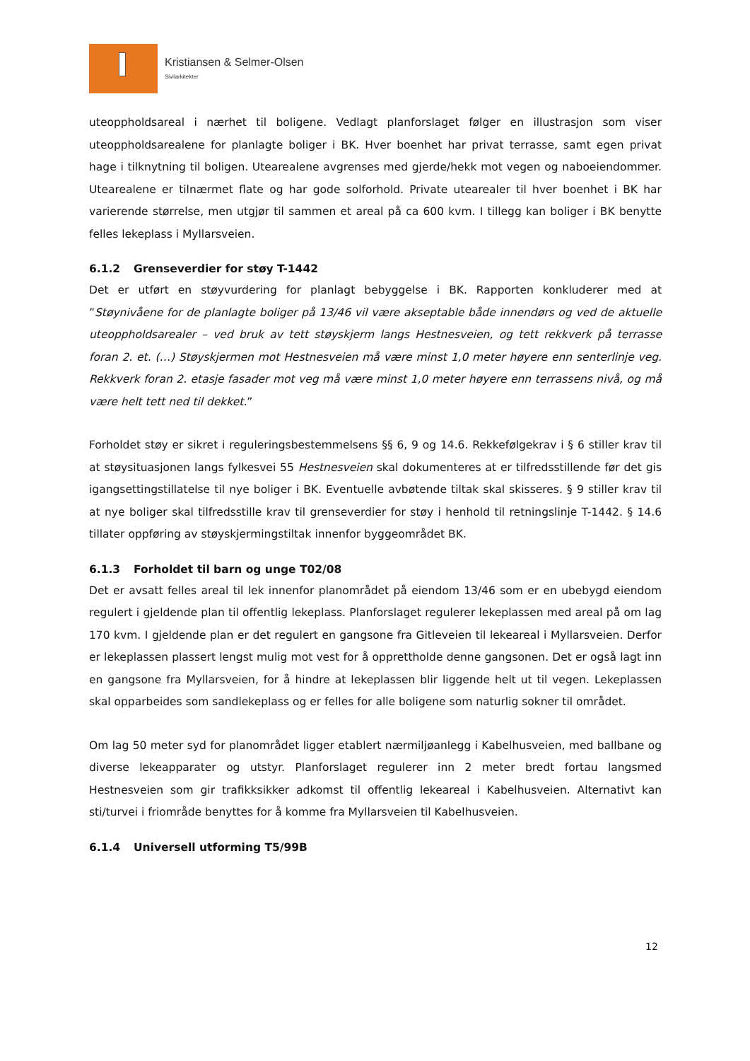Kristiansen & Selmer-Olsen
Sivilarkitekter
uteoppholdsareal i nærhet til boligene. Vedlagt planforslaget følger en illustrasjon som viser uteoppholdsarealene for planlagte boliger i BK. Hver boenhet har privat terrasse, samt egen privat hage i tilknytning til boligen. Utearealene avgrenses med gjerde/hekk mot vegen og naboeiendommer. Utearealene er tilnærmet flate og har gode solforhold. Private utearealer til hver boenhet i BK har varierende størrelse, men utgjør til sammen et areal på ca 600 kvm. I tillegg kan boliger i BK benytte felles lekeplass i Myllarsveien.
6.1.2 Grenseverdier for støy T-1442
Det er utført en støyvurdering for planlagt bebyggelse i BK. Rapporten konkluderer med at ”Støynivåene for de planlagte boliger på 13/46 vil være akseptable både innendørs og ved de aktuelle uteoppholdsarealer – ved bruk av tett støyskjerm langs Hestnesveien, og tett rekkverk på terrasse foran 2. et. (…) Støyskjermen mot Hestnesveien må være minst 1,0 meter høyere enn senterlinje veg. Rekkverk foran 2. etasje fasader mot veg må være minst 1,0 meter høyere enn terrassens nivå, og må være helt tett ned til dekket.”
Forholdet støy er sikret i reguleringsbestemmelsens §§ 6, 9 og 14.6. Rekkefølgekrav i § 6 stiller krav til at støysituasjonen langs fylkesvei 55 Hestnesveien skal dokumenteres at er tilfredsstillende før det gis igangsettingstillatelse til nye boliger i BK. Eventuelle avbøtende tiltak skal skisseres. § 9 stiller krav til at nye boliger skal tilfredsstille krav til grenseverdier for støy i henhold til retningslinje T-1442. § 14.6 tillater oppføring av støyskjermingstiltak innenfor byggeområdet BK.
6.1.3 Forholdet til barn og unge T02/08
Det er avsatt felles areal til lek innenfor planområdet på eiendom 13/46 som er en ubebygd eiendom regulert i gjeldende plan til offentlig lekeplass. Planforslaget regulerer lekeplassen med areal på om lag 170 kvm. I gjeldende plan er det regulert en gangsone fra Gitleveien til lekeareal i Myllarsveien. Derfor er lekeplassen plassert lengst mulig mot vest for å opprettholde denne gangsonen. Det er også lagt inn en gangsone fra Myllarsveien, for å hindre at lekeplassen blir liggende helt ut til vegen. Lekeplassen skal opparbeides som sandlekeplass og er felles for alle boligene som naturlig sokner til området.
Om lag 50 meter syd for planområdet ligger etablert nærmiljøanlegg i Kabelhusveien, med ballbane og diverse lekeapparater og utstyr. Planforslaget regulerer inn 2 meter bredt fortau langsmed Hestnesveien som gir trafikksikker adkomst til offentlig lekeareal i Kabelhusveien. Alternativt kan sti/turvei i friområde benyttes for å komme fra Myllarsveien til Kabelhusveien.
6.1.4 Universell utforming T5/99B
12